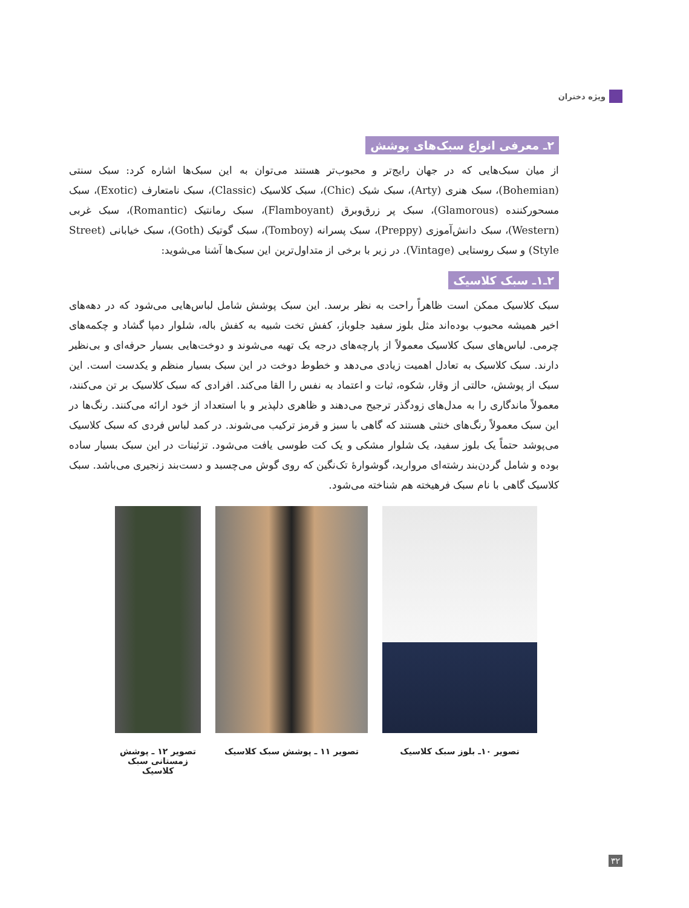ویژه دختران
۲ـ معرفی انواع سبک‌های پوشش
از میان سبک‌هایی که در جهان رایج‌تر و محبوب‌تر هستند می‌توان به این سبک‌ها اشاره کرد: سبک سنتی (Bohemian)، سبک هنری (Arty)، سبک شیک (Chic)، سبک کلاسیک (Classic)، سبک نامتعارف (Exotic)، سبک مسحورکننده (Glamorous)، سبک پر زرق‌وبرق (Flamboyant)، سبک رمانتیک (Romantic)، سبک غربی (Western)، سبک دانش‌آموزی (Preppy)، سبک پسرانه (Tomboy)، سبک گوتیک (Goth)، سبک خیابانی (Street Style) و سبک روستایی (Vintage). در زیر با برخی از متداول‌ترین این سبک‌ها آشنا می‌شوید:
۲ـ۱ـ سبک کلاسیک
سبک کلاسیک ممکن است ظاهراً راحت به نظر برسد. این سبک پوشش شامل لباس‌هایی می‌شود که در دهه‌های اخیر همیشه محبوب بوده‌اند مثل بلوز سفید جلوباز، کفش تخت شبیه به کفش باله، شلوار دمپا گشاد و چکمه‌های چرمی. لباس‌های سبک کلاسیک معمولاً از پارچه‌های درجه یک تهیه می‌شوند و دوخت‌هایی بسیار حرفه‌ای و بی‌نظیر دارند. سبک کلاسیک به تعادل اهمیت زیادی می‌دهد و خطوط دوخت در این سبک بسیار منظم و یکدست است. این سبک از پوشش، حالتی از وقار، شکوه، ثبات و اعتماد به نفس را القا می‌کند. افرادی که سبک کلاسیک بر تن می‌کنند، معمولاً ماندگاری را به مدل‌های زودگذر ترجیح می‌دهند و ظاهری دلپذیر و با استعداد از خود ارائه می‌کنند. رنگ‌ها در این سبک معمولاً رنگ‌های خنثی هستند که گاهی با سبز و قرمز ترکیب می‌شوند. در کمد لباس فردی که سبک کلاسیک می‌پوشد حتماً یک بلوز سفید، یک شلوار مشکی و یک کت طوسی یافت می‌شود. تزئینات در این سبک بسیار ساده بوده و شامل گردن‌بند رشته‌ای مروارید، گوشوارهٔ تک‌نگین که روی گوش می‌چسبد و دست‌بند زنجیری می‌باشد. سبک کلاسیک گاهی با نام سبک فرهیخته هم شناخته می‌شود.
تصویر ۱۰ـ بلوز سبک کلاسیک تصویر ۱۱ ـ پوشش سبک کلاسیک تصویر ۱۲ ـ پوشش زمستانی سبک کلاسیک
۳۲